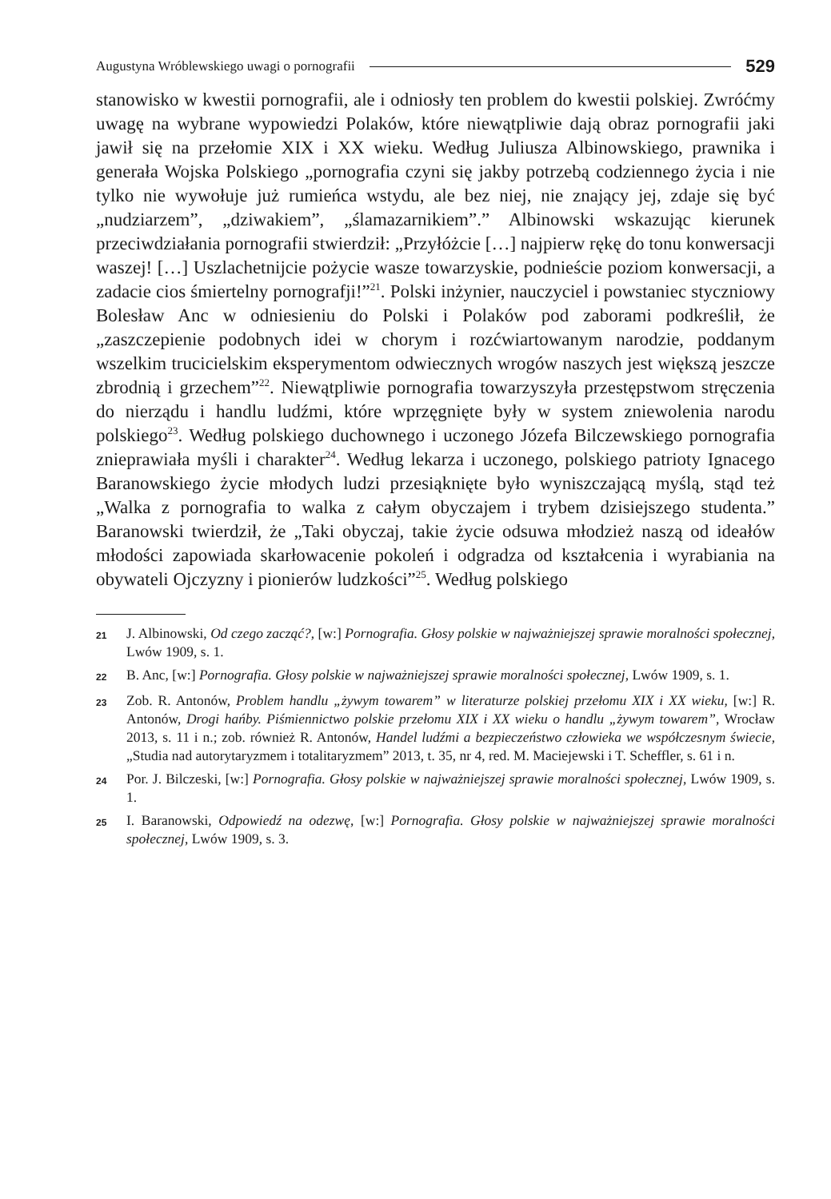Augustyna Wróblewskiego uwagi o pornografii 529
stanowisko w kwestii pornografii, ale i odniosły ten problem do kwestii polskiej. Zwróćmy uwagę na wybrane wypowiedzi Polaków, które niewątpliwie dają obraz pornografii jaki jawił się na przełomie XIX i XX wieku. Według Juliusza Albinowskiego, prawnika i generała Wojska Polskiego „pornografia czyni się jakby potrzebą codziennego życia i nie tylko nie wywołuje już rumieńca wstydu, ale bez niej, nie znający jej, zdaje się być „nudziarzem”, „dziwakiem”, „ślamazarnikiem”.” Albinowski wskazując kierunek przeciwdziałania pornografii stwierdził: „Przyłóżcie […] najpierw rękę do tonu konwersacji waszej! […] Uszlachetnijcie pożycie wasze towarzyskie, podnieście poziom konwersacji, a zadacie cios śmiertelny pornografji!”<sup>21</sup>. Polski inżynier, nauczyciel i powstaniec styczniowy Bolesław Anc w odniesieniu do Polski i Polaków pod zaborami podkreślił, że „zaszczepienie podobnych idei w chorym i rozćwiartowanym narodzie, poddanym wszelkim trucicielskim eksperymentom odwiecznych wrogów naszych jest większą jeszcze zbrodnią i grzechem”<sup>22</sup>. Niewątpliwie pornografia towarzyszyła przestępstwom stręczenia do nierządu i handlu ludźmi, które wprzęgnięte były w system zniewolenia narodu polskiego<sup>23</sup>. Według polskiego duchownego i uczonego Józefa Bilczewskiego pornografia znieprawiała myśli i charakter<sup>24</sup>. Według lekarza i uczonego, polskiego patrioty Ignacego Baranowskiego życie młodych ludzi przesiąknięte było wyniszczającą myślą, stąd też „Walka z pornografia to walka z całym obyczajem i trybem dzisiejszego studenta.” Baranowski twierdził, że „Taki obyczaj, takie życie odsuwa młodzież naszą od ideałów młodości zapowiada skarłowacenie pokoleń i odgradza od kształcenia i wyrabiania na obywateli Ojczyzny i pionierów ludzkości”<sup>25</sup>. Według polskiego
21 J. Albinowski, Od czego zacząć?, [w:] Pornografia. Głosy polskie w najważniejszej sprawie moralności społecznej, Lwów 1909, s. 1.
22 B. Anc, [w:] Pornografia. Głosy polskie w najważniejszej sprawie moralności społecznej, Lwów 1909, s. 1.
23 Zob. R. Antonów, Problem handlu „żywym towarem” w literaturze polskiej przełomu XIX i XX wieku, [w:] R. Antonów, Drogi hańby. Piśmiennictwo polskie przełomu XIX i XX wieku o handlu „żywym towarem”, Wrocław 2013, s. 11 i n.; zob. również R. Antonów, Handel ludźmi a bezpieczeństwo człowieka we współczesnym świecie, „Studia nad autorytaryzmem i totalitaryzmem” 2013, t. 35, nr 4, red. M. Maciejewski i T. Scheffler, s. 61 i n.
24 Por. J. Bilczeski, [w:] Pornografia. Głosy polskie w najważniejszej sprawie moralności społecznej, Lwów 1909, s. 1.
25 I. Baranowski, Odpowiedź na odezwę, [w:] Pornografia. Głosy polskie w najważniejszej sprawie moralności społecznej, Lwów 1909, s. 3.